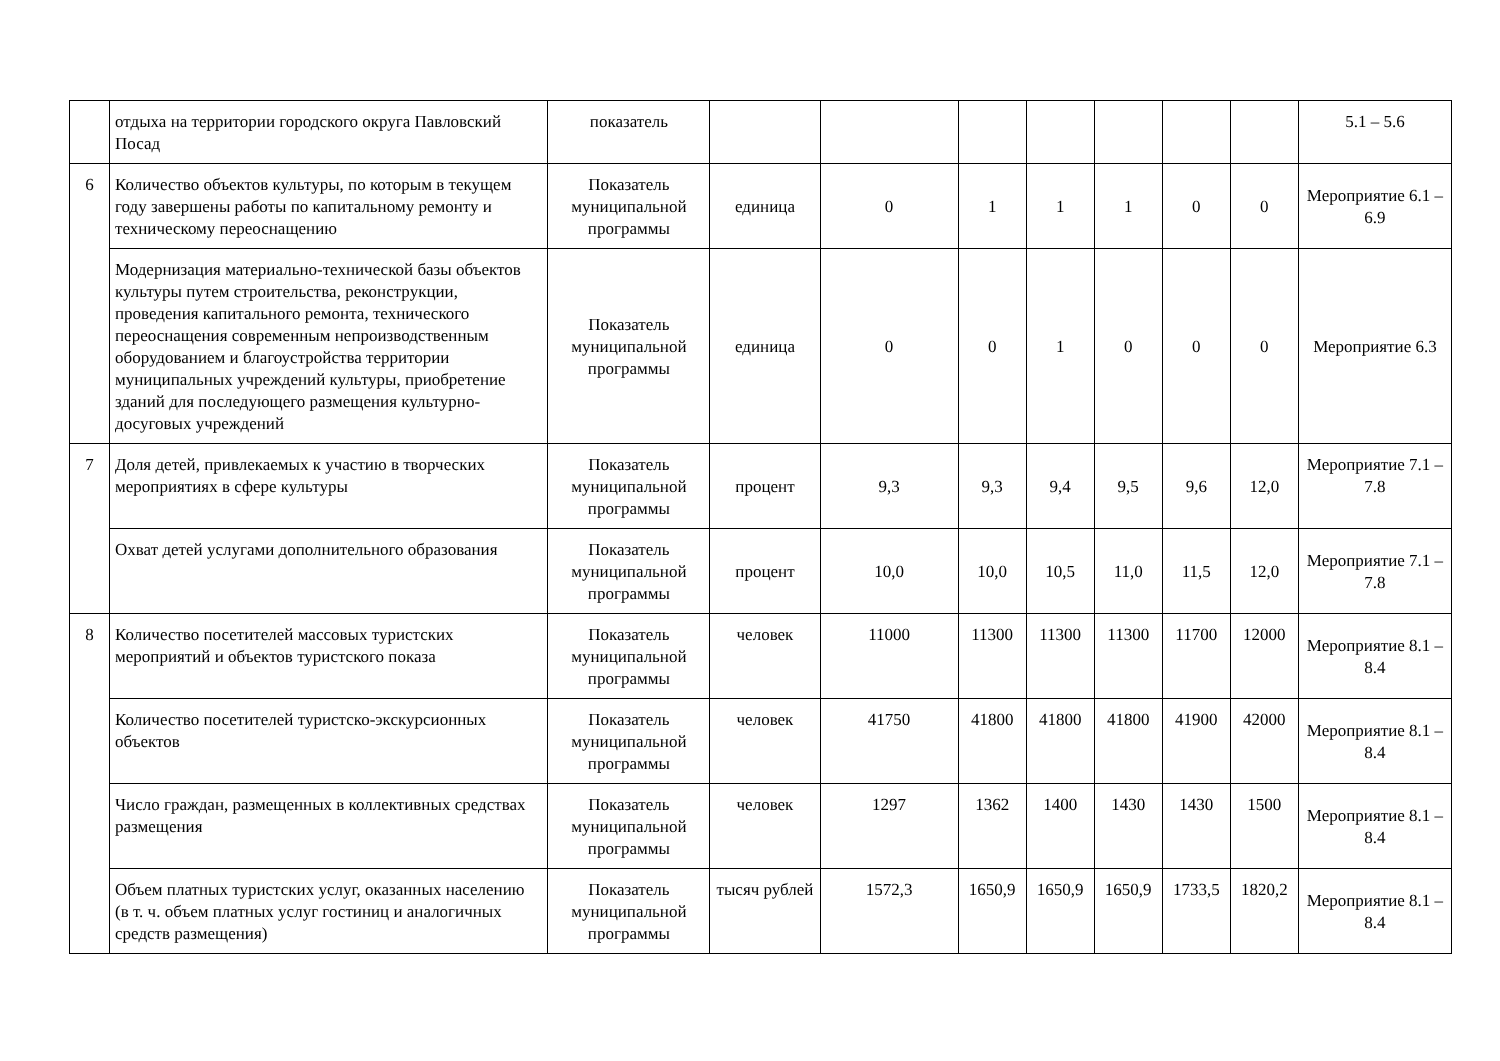| | отдыха на территории городского округа Павловский Посад | показатель | | | | | | | | 5.1 – 5.6 |
| 6 | Количество объектов культуры, по которым в текущем году завершены работы по капитальному ремонту и техническому переоснащению | Показатель муниципальной программы | единица | 0 | 1 | 1 | 1 | 0 | 0 | Мероприятие 6.1 – 6.9 |
| | Модернизация материально-технической базы объектов культуры путем строительства, реконструкции, проведения капитального ремонта, технического переоснащения современным непроизводственным оборудованием и благоустройства территории муниципальных учреждений культуры, приобретение зданий для последующего размещения культурно-досуговых учреждений | Показатель муниципальной программы | единица | 0 | 0 | 1 | 0 | 0 | 0 | Мероприятие 6.3 |
| 7 | Доля детей, привлекаемых к участию в творческих мероприятиях в сфере культуры | Показатель муниципальной программы | процент | 9,3 | 9,3 | 9,4 | 9,5 | 9,6 | 12,0 | Мероприятие 7.1 – 7.8 |
| | Охват детей услугами дополнительного образования | Показатель муниципальной программы | процент | 10,0 | 10,0 | 10,5 | 11,0 | 11,5 | 12,0 | Мероприятие 7.1 – 7.8 |
| 8 | Количество посетителей массовых туристских мероприятий и объектов туристского показа | Показатель муниципальной программы | человек | 11000 | 11300 | 11300 | 11300 | 11700 | 12000 | Мероприятие 8.1 – 8.4 |
| | Количество посетителей туристско-экскурсионных объектов | Показатель муниципальной программы | человек | 41750 | 41800 | 41800 | 41800 | 41900 | 42000 | Мероприятие 8.1 – 8.4 |
| | Число граждан, размещенных в коллективных средствах размещения | Показатель муниципальной программы | человек | 1297 | 1362 | 1400 | 1430 | 1430 | 1500 | Мероприятие 8.1 – 8.4 |
| | Объем платных туристских услуг, оказанных населению (в т. ч. объем платных услуг гостиниц и аналогичных средств размещения) | Показатель муниципальной программы | тысяч рублей | 1572,3 | 1650,9 | 1650,9 | 1650,9 | 1733,5 | 1820,2 | Мероприятие 8.1 – 8.4 |